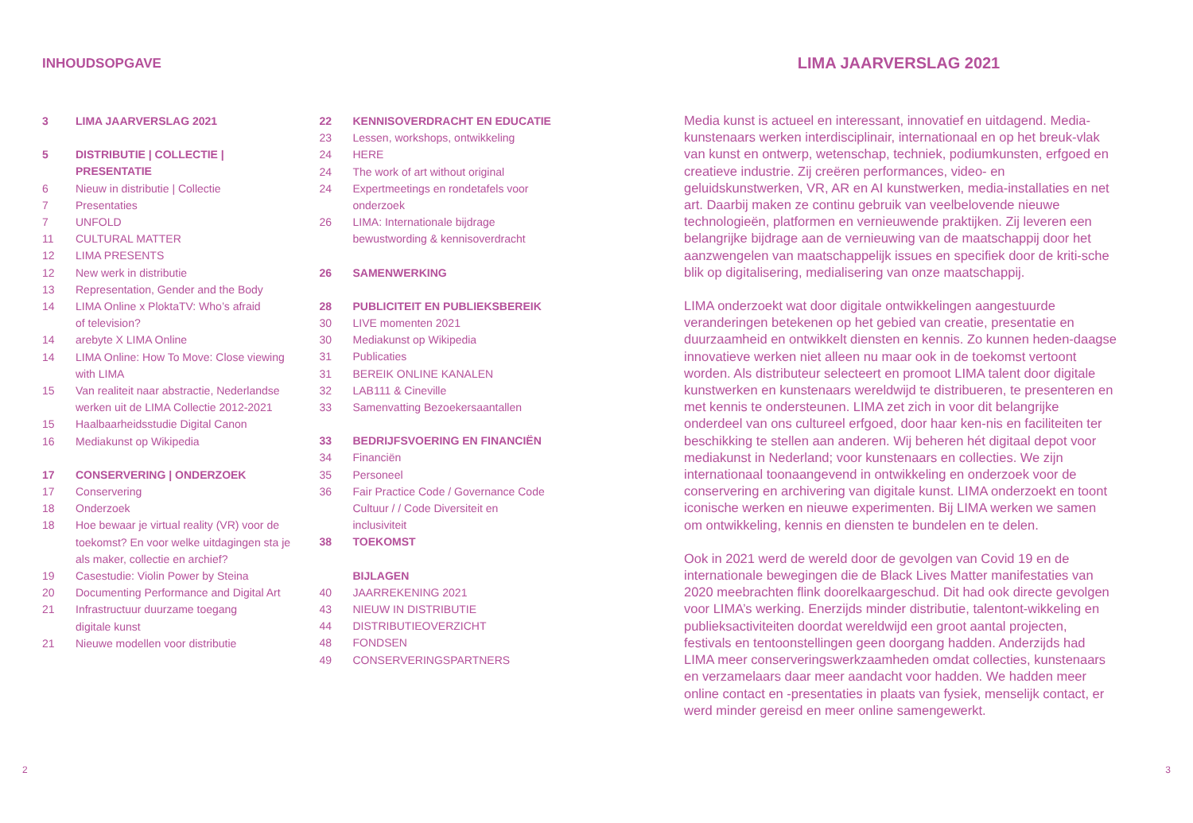INHOUDSOPGAVE
3 LIMA JAARVERSLAG 2021
5 DISTRIBUTIE | COLLECTIE |
PRESENTATIE
6 Nieuw in distributie | Collectie
7 Presentaties
7 UNFOLD
11 CULTURAL MATTER
12 LIMA PRESENTS
12 New werk in distributie
13 Representation, Gender and the Body
14 LIMA Online x PloktaTV: Who’s afraid
of television?
14 arebyte X LIMA Online
14 LIMA Online: How To Move: Close viewing
with LIMA
15 Van realiteit naar abstractie, Nederlandse
werken uit de LIMA Collectie 2012-2021
15 Haalbaarheidsstudie Digital Canon
16 Mediakunst op Wikipedia
17 CONSERVERING | ONDERZOEK
17 Conservering
18 Onderzoek
18 Hoe bewaar je virtual reality (VR) voor de
toekomst? En voor welke uitdagingen sta je
als maker, collectie en archief?
19 Casestudie: Violin Power by Steina
20 Documenting Performance and Digital Art
21 Infrastructuur duurzame toegang
digitale kunst
21 Nieuwe modellen voor distributie
22 KENNISOVERDRACHT EN EDUCATIE
23 Lessen, workshops, ontwikkeling
24 HERE
24 The work of art without original
24 Expertmeetings en rondetafels voor
onderzoek
26 LIMA: Internationale bijdrage
bewustwording & kennisoverdracht
26 SAMENWERKING
28 PUBLICITEIT EN PUBLIEKSBEREIK
30 LIVE momenten 2021
30 Mediakunst op Wikipedia
31 Publicaties
31 BEREIK ONLINE KANALEN
32 LAB111 & Cineville
33 Samenvatting Bezoekersaantallen
33 BEDRIJFSVOERING EN FINANCIËN
34 Financiën
35 Personeel
36 Fair Practice Code / Governance Code
Cultuur / / Code Diversiteit en
inclusiviteit
38 TOEKOMST
BIJLAGEN
40 JAARREKENING 2021
43 NIEUW IN DISTRIBUTIE
44 DISTRIBUTIEOVERZICHT
48 FONDSEN
49 CONSERVERINGSPARTNERS
LIMA JAARVERSLAG 2021
Media kunst is actueel en interessant, innovatief en uitdagend. Media-kunstenaars werken interdisciplinair, internationaal en op het breuk-vlak van kunst en ontwerp, wetenschap, techniek, podiumkunsten, erfgoed en creatieve industrie. Zij creëren performances, video- en geluidskunstwerken, VR, AR en AI kunstwerken, media-installaties en net art. Daarbij maken ze continu gebruik van veelbelovende nieuwe technologieën, platformen en vernieuwende praktijken. Zij leveren een belangrijke bijdrage aan de vernieuwing van de maatschappij door het aanzwengelen van maatschappelijk issues en specifiek door de kriti-sche blik op digitalisering, medialisering van onze maatschappij.
LIMA onderzoekt wat door digitale ontwikkelingen aangestuurde veranderingen betekenen op het gebied van creatie, presentatie en duurzaamheid en ontwikkelt diensten en kennis. Zo kunnen heden-daagse innovatieve werken niet alleen nu maar ook in de toekomst vertoont worden. Als distributeur selecteert en promoot LIMA talent door digitale kunstwerken en kunstenaars wereldwijd te distribueren, te presenteren en met kennis te ondersteunen. LIMA zet zich in voor dit belangrijke onderdeel van ons cultureel erfgoed, door haar ken-nis en faciliteiten ter beschikking te stellen aan anderen. Wij beheren hét digitaal depot voor mediakunst in Nederland; voor kunstenaars en collecties. We zijn internationaal toonaangevend in ontwikkeling en onderzoek voor de conservering en archivering van digitale kunst. LIMA onderzoekt en toont iconische werken en nieuwe experimenten. Bij LIMA werken we samen om ontwikkeling, kennis en diensten te bundelen en te delen.
Ook in 2021 werd de wereld door de gevolgen van Covid 19 en de internationale bewegingen die de Black Lives Matter manifestaties van 2020 meebrachten flink doorelkaargeschud. Dit had ook directe gevolgen voor LIMA’s werking. Enerzijds minder distributie, talentont-wikkeling en publieksactiviteiten doordat wereldwijd een groot aantal projecten, festivals en tentoonstellingen geen doorgang hadden. Anderzijds had LIMA meer conserveringswerkzaamheden omdat collecties, kunstenaars en verzamelaars daar meer aandacht voor hadden. We hadden meer online contact en -presentaties in plaats van fysiek, menselijk contact, er werd minder gereisd en meer online samengewerkt.
2 3